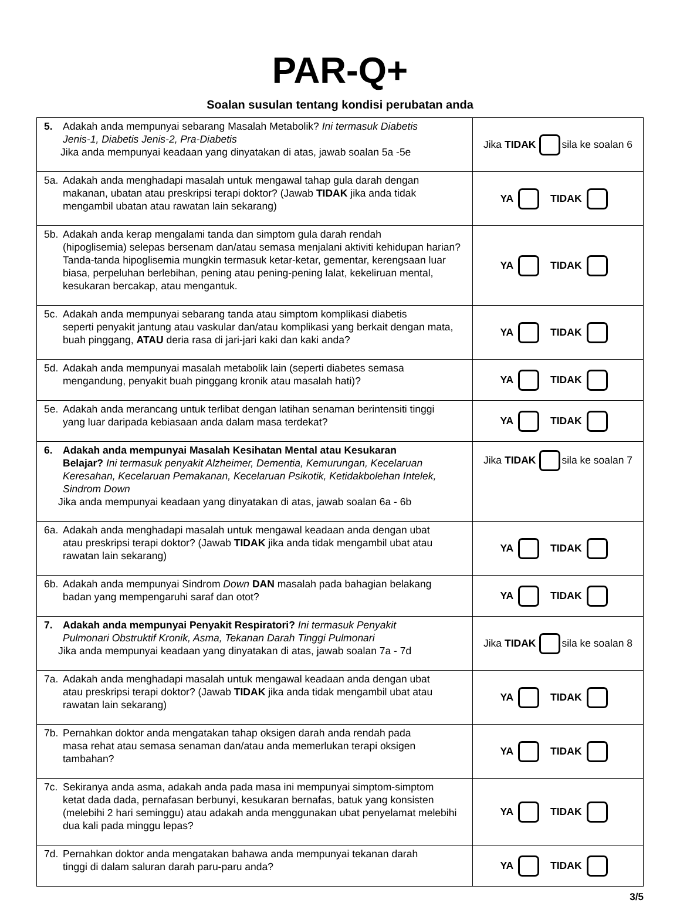PAR-Q+
Soalan susulan tentang kondisi perubatan anda
| 5. Adakah anda mempunyai sebarang Masalah Metabolik? Ini termasuk Diabetis Jenis-1, Diabetis Jenis-2, Pra-Diabetis Jika anda mempunyai keadaan yang dinyatakan di atas, jawab soalan 5a -5e | Jika TIDAK sila ke soalan 6 |
| 5a. Adakah anda menghadapi masalah untuk mengawal tahap gula darah dengan makanan, ubatan atau preskripsi terapi doktor? (Jawab TIDAK jika anda tidak mengambil ubatan atau rawatan lain sekarang) | YA TIDAK |
| 5b. Adakah anda kerap mengalami tanda dan simptom gula darah rendah (hipoglisemia) selepas bersenam dan/atau semasa menjalani aktiviti kehidupan harian? Tanda-tanda hipoglisemia mungkin termasuk ketar-ketar, gementar, kerengsaan luar biasa, perpeluhan berlebihan, pening atau pening-pening lalat, kekeliruan mental, kesukaran bercakap, atau mengantuk. | YA TIDAK |
| 5c. Adakah anda mempunyai sebarang tanda atau simptom komplikasi diabetis seperti penyakit jantung atau vaskular dan/atau komplikasi yang berkait dengan mata, buah pinggang, ATAU deria rasa di jari-jari kaki dan kaki anda? | YA TIDAK |
| 5d. Adakah anda mempunyai masalah metabolik lain (seperti diabetes semasa mengandung, penyakit buah pinggang kronik atau masalah hati)? | YA TIDAK |
| 5e. Adakah anda merancang untuk terlibat dengan latihan senaman berintensiti tinggi yang luar daripada kebiasaan anda dalam masa terdekat? | YA TIDAK |
| 6. Adakah anda mempunyai Masalah Kesihatan Mental atau Kesukaran Belajar? Ini termasuk penyakit Alzheimer, Dementia, Kemurungan, Kecelaruan Keresahan, Kecelaruan Pemakanan, Kecelaruan Psikotik, Ketidakbolehan Intelek, Sindrom Down Jika anda mempunyai keadaan yang dinyatakan di atas, jawab soalan 6a - 6b | Jika TIDAK sila ke soalan 7 |
| 6a. Adakah anda menghadapi masalah untuk mengawal keadaan anda dengan ubat atau preskripsi terapi doktor? (Jawab TIDAK jika anda tidak mengambil ubat atau rawatan lain sekarang) | YA TIDAK |
| 6b. Adakah anda mempunyai Sindrom Down DAN masalah pada bahagian belakang badan yang mempengaruhi saraf dan otot? | YA TIDAK |
| 7. Adakah anda mempunyai Penyakit Respiratori? Ini termasuk Penyakit Pulmonari Obstruktif Kronik, Asma, Tekanan Darah Tinggi Pulmonari Jika anda mempunyai keadaan yang dinyatakan di atas, jawab soalan 7a - 7d | Jika TIDAK sila ke soalan 8 |
| 7a. Adakah anda menghadapi masalah untuk mengawal keadaan anda dengan ubat atau preskripsi terapi doktor? (Jawab TIDAK jika anda tidak mengambil ubat atau rawatan lain sekarang) | YA TIDAK |
| 7b. Pernahkan doktor anda mengatakan tahap oksigen darah anda rendah pada masa rehat atau semasa senaman dan/atau anda memerlukan terapi oksigen tambahan? | YA TIDAK |
| 7c. Sekiranya anda asma, adakah anda pada masa ini mempunyai simptom-simptom ketat dada dada, pernafasan berbunyi, kesukaran bernafas, batuk yang konsisten (melebihi 2 hari seminggu) atau adakah anda menggunakan ubat penyelamat melebihi dua kali pada minggu lepas? | YA TIDAK |
| 7d. Pernahkan doktor anda mengatakan bahawa anda mempunyai tekanan darah tinggi di dalam saluran darah paru-paru anda? | YA TIDAK |
3/5